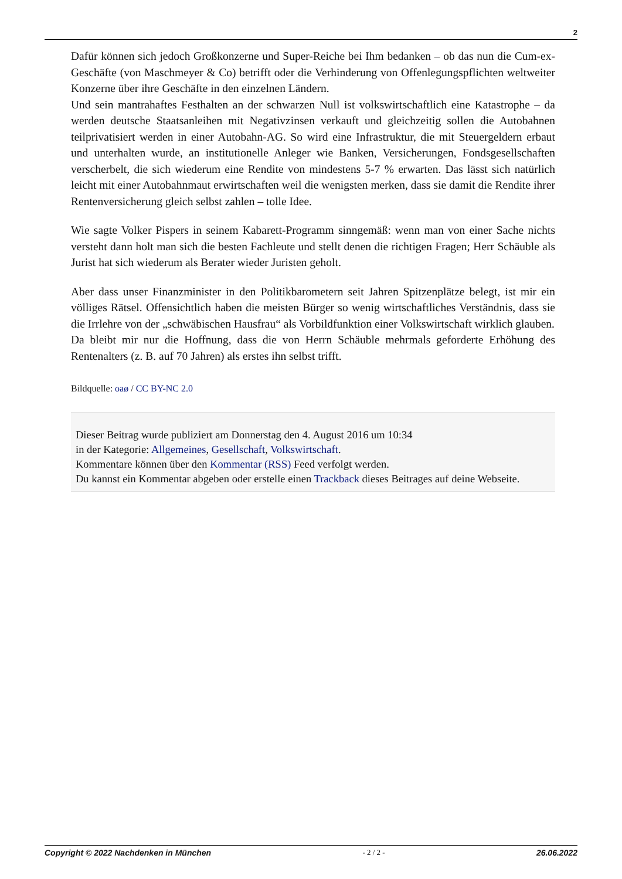2
Dafür können sich jedoch Großkonzerne und Super-Reiche bei Ihm bedanken – ob das nun die Cum-ex-Geschäfte (von Maschmeyer & Co) betrifft oder die Verhinderung von Offenlegungspflichten weltweiter Konzerne über ihre Geschäfte in den einzelnen Ländern.
Und sein mantrahaftes Festhalten an der schwarzen Null ist volkswirtschaftlich eine Katastrophe – da werden deutsche Staatsanleihen mit Negativzinsen verkauft und gleichzeitig sollen die Autobahnen teilprivatisiert werden in einer Autobahn-AG. So wird eine Infrastruktur, die mit Steuergeldern erbaut und unterhalten wurde, an institutionelle Anleger wie Banken, Versicherungen, Fondsgesellschaften verscherbelt, die sich wiederum eine Rendite von mindestens 5-7 % erwarten. Das lässt sich natürlich leicht mit einer Autobahnmaut erwirtschaften weil die wenigsten merken, dass sie damit die Rendite ihrer Rentenversicherung gleich selbst zahlen – tolle Idee.
Wie sagte Volker Pispers in seinem Kabarett-Programm sinngemäß: wenn man von einer Sache nichts versteht dann holt man sich die besten Fachleute und stellt denen die richtigen Fragen; Herr Schäuble als Jurist hat sich wiederum als Berater wieder Juristen geholt.
Aber dass unser Finanzminister in den Politikbarometern seit Jahren Spitzenplätze belegt, ist mir ein völliges Rätsel. Offensichtlich haben die meisten Bürger so wenig wirtschaftliches Verständnis, dass sie die Irrlehre von der „schwäbischen Hausfrau“ als Vorbildfunktion einer Volkswirtschaft wirklich glauben.
Da bleibt mir nur die Hoffnung, dass die von Herrn Schäuble mehrmals geforderte Erhöhung des Rentenalters (z. B. auf 70 Jahren) als erstes ihn selbst trifft.
Bildquelle: oaø / CC BY-NC 2.0
Dieser Beitrag wurde publiziert am Donnerstag den 4. August 2016 um 10:34
in der Kategorie: Allgemeines, Gesellschaft, Volkswirtschaft.
Kommentare können über den Kommentar (RSS) Feed verfolgt werden.
Du kannst ein Kommentar abgeben oder erstelle einen Trackback dieses Beitrages auf deine Webseite.
Copyright © 2022 Nachdenken in München - 2 / 2 - 26.06.2022